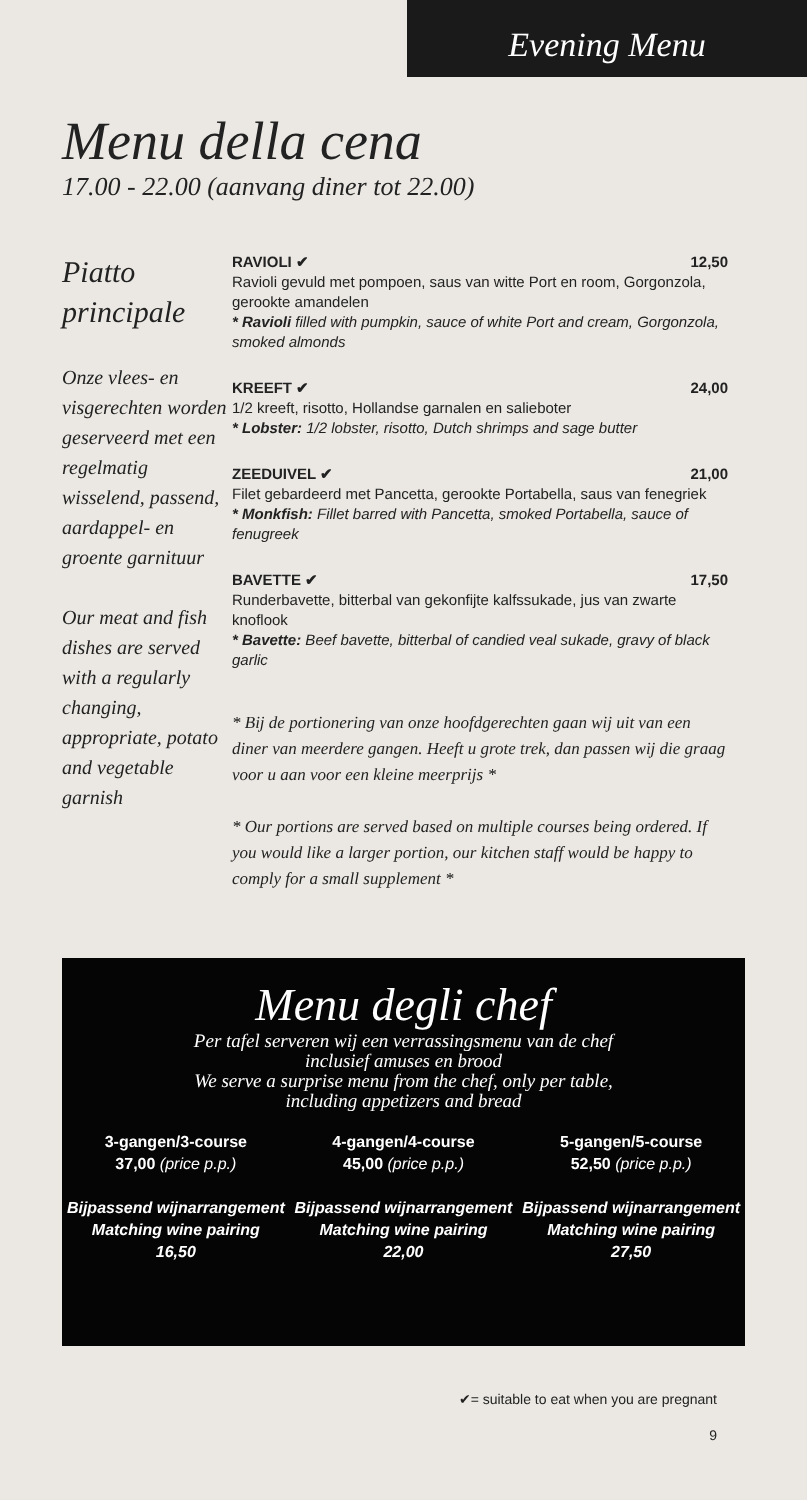Evening Menu
Menu della cena
17.00 - 22.00 (aanvang diner tot 22.00)
Piatto principale
Onze vlees- en visgerechten worden geserveerd met een regelmatig wisselend, passend, aardappel- en groente garnituur
Our meat and fish dishes are served with a regularly changing, appropriate, potato and vegetable garnish
RAVIOLI ✔ 12,50
Ravioli gevuld met pompoen, saus van witte Port en room, Gorgonzola, gerookte amandelen
* Ravioli filled with pumpkin, sauce of white Port and cream, Gorgonzola, smoked almonds
KREEFT ✔ 24,00
1/2 kreeft, risotto, Hollandse garnalen en salieboter
* Lobster: 1/2 lobster, risotto, Dutch shrimps and sage butter
ZEEDUIVEL ✔ 21,00
Filet gebardeerd met Pancetta, gerookte Portabella, saus van fenegriek
* Monkfish: Fillet barred with Pancetta, smoked Portabella, sauce of fenugreek
BAVETTE ✔ 17,50
Runderbavette, bitterbal van gekonfijte kalfssukade, jus van zwarte knoflook
* Bavette: Beef bavette, bitterbal of candied veal sukade, gravy of black garlic
* Bij de portionering van onze hoofdgerechten gaan wij uit van een diner van meerdere gangen. Heeft u grote trek, dan passen wij die graag voor u aan voor een kleine meerprijs *
* Our portions are served based on multiple courses being ordered. If you would like a larger portion, our kitchen staff would be happy to comply for a small supplement *
Menu degli chef
Per tafel serveren wij een verrassingsmenu van de chef
inclusief amuses en brood
We serve a surprise menu from the chef, only per table,
including appetizers and bread
3-gangen/3-course
37,00 (price p.p.)
Bijpassend wijnarrangement
Matching wine pairing
16,50
4-gangen/4-course
45,00 (price p.p.)
Bijpassend wijnarrangement
Matching wine pairing
22,00
5-gangen/5-course
52,50 (price p.p.)
Bijpassend wijnarrangement
Matching wine pairing
27,50
✔= suitable to eat when you are pregnant
9